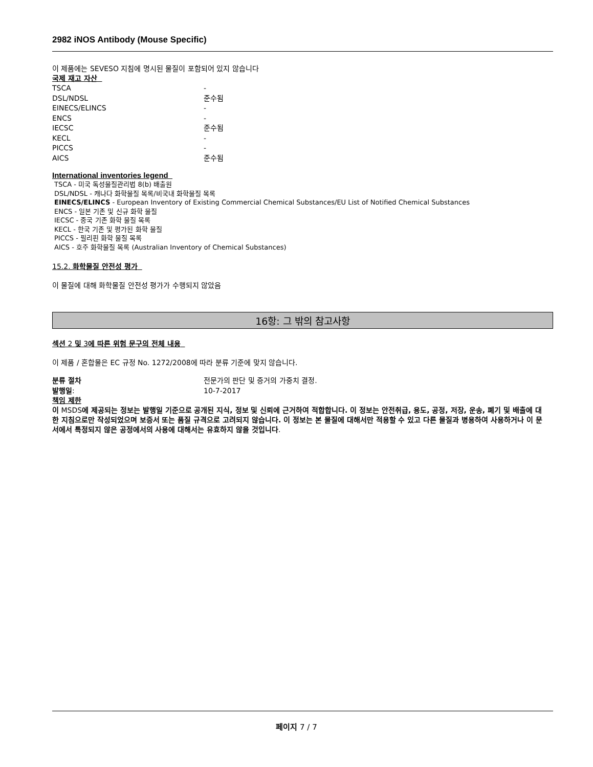2982 iNOS Antibody (Mouse Specific)
이 제품에는 SEVESO 지침에 명시된 물질이 포함되어 있지 않습니다
국제 재고 자산
| TSCA | - |
| DSL/NDSL | 준수됨 |
| EINECS/ELINCS | - |
| ENCS | - |
| IECSC | 준수됨 |
| KECL | - |
| PICCS | - |
| AICS | 준수됨 |
International inventories legend
TSCA - 미국 독성물질관리법 8(b) 배출원
DSL/NDSL - 캐나다 화학물질 목록/비국내 화학물질 목록
EINECS/ELINCS - European Inventory of Existing Commercial Chemical Substances/EU List of Notified Chemical Substances
ENCS - 일본 기존 및 신규 화학 물질
IECSC - 중국 기존 화학 물질 목록
KECL - 한국 기존 및 평가된 화학 물질
PICCS - 필리핀 화학 물질 목록
AICS - 호주 화학물질 목록 (Australian Inventory of Chemical Substances)
15.2. 화학물질 안전성 평가
이 물질에 대해 화학물질 안전성 평가가 수행되지 않았음
16항: 그 밖의 참고사항
섹션 2 및 3에 따른 위험 문구의 전체 내용
이 제품 / 혼합물은 EC 규정 No. 1272/2008에 따라 분류 기준에 맞지 않습니다.
| 분류 절차 | 전문가의 판단 및 증거의 가중치 결정. |
| 발행일 : | 10-7-2017 |
책임 제한
이 MSDS에 제공되는 정보는 발행일 기준으로 공개된 지식, 정보 및 신뢰에 근거하여 적합합니다. 이 정보는 안전취급, 용도, 공정, 저장, 운송, 폐기 및 배출에 대한 지침으로만 작성되었으며 보증서 또는 품질 규격으로 고려되지 않습니다. 이 정보는 본 물질에 대해서만 적용할 수 있고 다른 물질과 병용하여 사용하거나 이 문서에서 특정되지 않은 공정에서의 사용에 대해서는 유효하지 않을 것입니다.
페이지 7 / 7